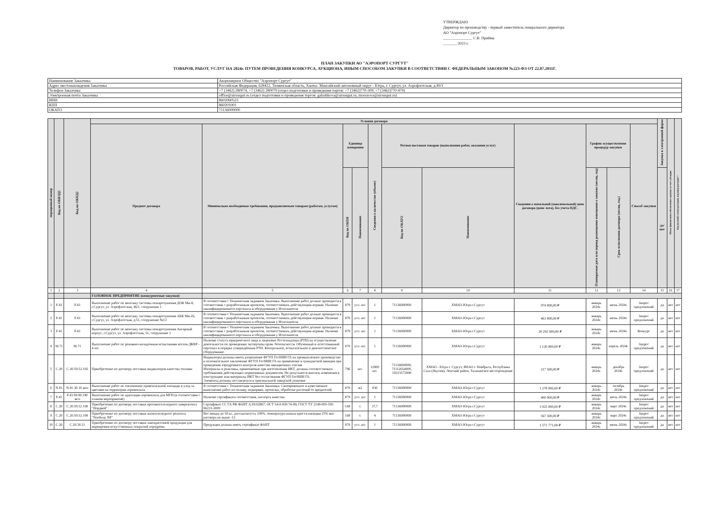УТВЕРЖДАЮ
Директор по производству - первый заместитель генерального директора
АО "Аэропорт Сургут"
_______________ С.В. Прийма
_______ 2023 г.
ПЛАН ЗАКУПКИ АО "АЭРОПОРТ СУРГУТ"
ТОВАРОВ, РАБОТ, УСЛУГ НА 2024г. ПУТЕМ ПРОВЕДЕНИЯ КОНКУРСА, АУКЦИОНА, ИНЫМ СПОСОБОМ ЗАКУПКИ В СООТВЕТСТВИИ С ФЕДЕРАЛЬНЫМ ЗАКОНОМ №223-ФЗ ОТ 22.07.2011Г.
| Наименование Заказчика | Акционерное Общество "Аэропорт Сургут" |
| Адрес местонахождения Заказчика | Российская Федерация, 628422, Тюменская область, Ханты- Мансийский автономный округ - Югра, г. Сургут, ул. Аэрофлотская, д.49/1 |
| Телефон Заказчика | +7 (3462) 280074, +7 (3462) 280079 (отдел подготовки и проведения торгов: +7 (3462)770-309, +7 (3462)770-479) |
| Электронная почта Заказчика | office@airsurgut.ru (отдел подготовки и проведения торгов: galushkova@airsurgut.ru, morozova@airsurgut.ru) |
| ИНН | 8602060523 |
| КПП | 860201001 |
| ОКАТО | 71136000000 |
| порядковый номер | Код по ОКВЭД2 | Код по ОКПД2 | Условия договора | | | | | | | | | | | Закупка в электронной форме | Объем финансового обеспечения закупки за счет субсидии | Код целевой статьи расходов, код вида расходов * |
| --- | --- | --- | --- | --- | --- | --- | --- | --- | --- | --- | --- | --- | --- | --- | --- | --- |
| | | | Предмет договора | Минимально необходимые требования, предъявляемым товарам (работам, услугам) | Единица измерения | | Сведения о количестве (объеме) | Регион поставки товаров (выполнения работ, оказания услуг) | | Сведения о начальной (максимальной) цене договора (цене лота), без учета НДС. | График осуществления процедур закупки | | Способ закупки | | | |
| | | | | | Код по ОКЕИ | Наименование | | Код по ОКАТО | Наименование | | Планируемая дата или период размещения извещения о закупке (месяц, год) | Срок исполнения договора (месяц, год.) | | да/нет | | |
| 1 | 2 | 3 | 4 | 5 | 6 | 7 | 8 | 9 | 10 | 11 | 12 | 13 | 14 | 15 | 16 | 17 |
| | | | ГОЛОВНОЕ ПРЕДПРИЯТИЕ (конкурентные закупки) | | | | | | | | | | | | | |
| 1 | F.43 | F.43 | Выполнение работ по монтажу системы пожаротушения ДОК Ми-8, г.Сургут, ул. Аэрофлотская, 46/1, сооружение 1 | В соответствии с Техническим заданием Заказчика. Выполнение работ должно проводится в соответствии с разработанным проектом, соответствовать действующим нормам. Наличие квалифицированного персонала и оборудования у Исполнителя | 879 | усл. шт. | 1 | 71136000000 | ХМАО-Югра г.Сургут | 974 000,00 ₽ | январь 2024г. | июнь 2024г. | Запрос предложений | да | нет | нет |
| 2 | F.43 | F.43 | Выполнение работ по монтажу системы пожаротушения АБК Ми-26, г.Сургут, ул. Аэрофлотская, д.51, сооружение №13 | В соответствии с Техническим заданием Заказчика. Выполнение работ должно проводится в соответствии с разработанным проектом, соответствовать действующим нормам. Наличие квалифицированного персонала и оборудования у Исполнителя | 879 | усл. шт. | 1 | 71136000000 | ХМАО-Югра г.Сургут | 463 000,00 ₽ | январь 2024г. | июнь 2024г. | Запрос предложений | да | нет | нет |
| 3 | F.43 | F.43 | Выполнение работ по монтажу системы пожаротушения Ангарный корпус, г.Сургут, ул. Аэрофлотская, 51, сооружение 3 | В соответствии с Техническим заданием Заказчика. Выполнение работ должно проводится в соответствии с разработанным проектом, соответствовать действующим нормам. Наличие квалифицированного персонала и оборудования у Исполнителя | 879 | усл. шт. | 1 | 71136000000 | ХМАО-Югра г.Сургут | 20 292 600,00 ₽ | январь 2024г. | июнь 2024г. | Конкурс | да | нет | нет |
| 4 | M.71 | M.71 | Выполнение работ по режимно-наладочным испытаниям котлов ДКВР - 4 шт. | Наличие статуса юридического лица и лицензию Ростехнадзора (РТН) на осуществление деятельности по проведению экспертизы пром. безопасности. Обученный и аттестованный персонал в порядке утверждённым РТН. Контрольное, испытательное и диагностическое оборудование. | 879 | усл. шт. | 1 | 71136000000 | ХМАО-Югра г.Сургут | 1 120 000,00 ₽ | январь 2024г. | апрель 2024г. | Запрос предложений | да | нет | нет |
| 5 | C.20 | C.20.59.52.192 | Приобретение по договору поставки индикаторов качества топлива | Индикаторы должны иметь разрешение ФГУП ГосНИИ ГА на промышленное производство и положительное заключение ФГУП ГосНИИ ГА на применение в гражданской авиации при проведении аэродромного контроля качества авиационных топлив Материалы и реактивы, применяемые при изготовлении ИКТ, должны соответствовать требованиям действующих нормативных документов. Не допускается вносить изменения в конструкцию или материалы ИКТ без согласования ФГУП ГосНИИ ГА. Элементы должны поставляться в оригинальной заводской упаковке | 796 | шт. | 12000 шт. | 71136000000, 71112654000, 10215572000 | ХМАО - Югра г. Сургут, ЯНАО г. Ноябрьск, Республика Саха (Якутия), Ленский район, Талаканское месторождение | 217 500,00 ₽ | январь 2024г. | декабрь 2024г. | Запрос предложений | да | нет | нет |
| 6 | N.81 | N.81.30.10 мсп | Выполнение работ по озеленению привокзальной площади и уход за цветами на территории аэровокзала | В соответствии с Техническим заданием Заказчика. Своевременное и качественное выполнение работ по поливу, подкормке, прополке, обработке растений от вредителей | 879 | м2 | 830 | 71136000000 | ХМАО-Югра г.Сургут | 1 278 000,00 ₽ | январь 2024г. | октябрь 2024г. | Запрос предложений | да | нет | нет |
| 7 | F.43 | F.43.99.90.190 мсп | Выполнение работ по адаптации аэровокзала для МГН (в соответствии с планом мероприятий) | Наличие сертификата соответствия, паспорта качества | 879 | усл. шт. | 1 | 71136000000 | ХМАО-Югра г.Сургут | 400 000,00 ₽ | январь 2024г. | июль 2024г. | Запрос предложений | да | нет | нет |
| 8 | C.20 | C.20.59.52.190 | Приобретение по договору поставки противогололедного химреагента "Нордвей" | Сертификат СС ГА РФ ФАВТ А.09.02867; ОСТ 54-0-830.74-99; ГОСТ ТУ 2149-001-595 86231-2009 | 168 | т. | 37,7 | 71136000000 | ХМАО-Югра г.Сургут | 3 925 000,00 ₽ | январь 2024г. | март 2024г. | Запрос предложений | да | нет | нет |
| 9 | C.20 | C.20.59.52.190 | Приобретение по договору поставки антигололедного реагента "Nordway NF" | Вес мешка до 50 кг., рассыпчатость 100%, температура начала кристаллизации 25% мас. раствора не выше -12 | 168 | т. | 4 | 71136000000 | ХМАО-Югра г.Сургут | 567 500,00 ₽ | январь 2024г. | март 2024г. | Запрос предложений | да | нет | нет |
| 10 | C.20 | C.20.30.11 | Приобретение по договору поставки лакокрасочной продукции для маркировки искусственных покрытий аэродрома | Продукция должна иметь сертификат ФАВТ | 879 | усл. шт. | 1 | 71136000000 | ХМАО-Югра г.Сургут | 1 571 771,08 ₽ | январь 2024г. | июнь 2024г. | Запрос предложений | да | нет | нет |